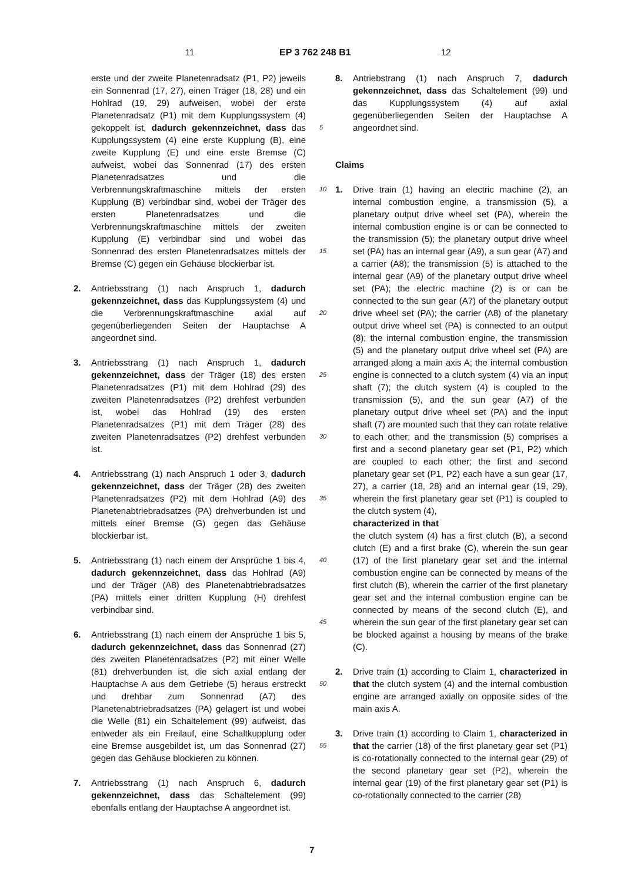11 EP 3 762 248 B1 12
erste und der zweite Planetenradsatz (P1, P2) jeweils ein Sonnenrad (17, 27), einen Träger (18, 28) und ein Hohlrad (19, 29) aufweisen, wobei der erste Planetenradsatz (P1) mit dem Kupplungssystem (4) gekoppelt ist, dadurch gekennzeichnet, dass das Kupplungssystem (4) eine erste Kupplung (B), eine zweite Kupplung (E) und eine erste Bremse (C) aufweist, wobei das Sonnenrad (17) des ersten Planetenradsatzes und die Verbrennungskraftmaschine mittels der ersten Kupplung (B) verbindbar sind, wobei der Träger des ersten Planetenradsatzes und die Verbrennungskraftmaschine mittels der zweiten Kupplung (E) verbindbar sind und wobei das Sonnenrad des ersten Planetenradsatzes mittels der Bremse (C) gegen ein Gehäuse blockierbar ist.
2. Antriebsstrang (1) nach Anspruch 1, dadurch gekennzeichnet, dass das Kupplungssystem (4) und die Verbrennungskraftmaschine axial auf gegenüberliegenden Seiten der Hauptachse A angeordnet sind.
3. Antriebsstrang (1) nach Anspruch 1, dadurch gekennzeichnet, dass der Träger (18) des ersten Planetenradsatzes (P1) mit dem Hohlrad (29) des zweiten Planetenradsatzes (P2) drehfest verbunden ist, wobei das Hohlrad (19) des ersten Planetenradsatzes (P1) mit dem Träger (28) des zweiten Planetenradsatzes (P2) drehfest verbunden ist.
4. Antriebsstrang (1) nach Anspruch 1 oder 3, dadurch gekennzeichnet, dass der Träger (28) des zweiten Planetenradsatzes (P2) mit dem Hohlrad (A9) des Planetenabtriebradsatzes (PA) drehverbunden ist und mittels einer Bremse (G) gegen das Gehäuse blockierbar ist.
5. Antriebsstrang (1) nach einem der Ansprüche 1 bis 4, dadurch gekennzeichnet, dass das Hohlrad (A9) und der Träger (A8) des Planetenabtriebradsatzes (PA) mittels einer dritten Kupplung (H) drehfest verbindbar sind.
6. Antriebsstrang (1) nach einem der Ansprüche 1 bis 5, dadurch gekennzeichnet, dass das Sonnenrad (27) des zweiten Planetenradsatzes (P2) mit einer Welle (81) drehverbunden ist, die sich axial entlang der Hauptachse A aus dem Getriebe (5) heraus erstreckt und drehbar zum Sonnenrad (A7) des Planetenabtriebradsatzes (PA) gelagert ist und wobei die Welle (81) ein Schaltelement (99) aufweist, das entweder als ein Freilauf, eine Schaltkupplung oder eine Bremse ausgebildet ist, um das Sonnenrad (27) gegen das Gehäuse blockieren zu können.
7. Antriebsstrang (1) nach Anspruch 6, dadurch gekennzeichnet, dass das Schaltelement (99) ebenfalls entlang der Hauptachse A angeordnet ist.
5
10
15
20
25
30
35
40
45
50
55
8. Antriebstrang (1) nach Anspruch 7, dadurch gekennzeichnet, dass das Schaltelement (99) und das Kupplungssystem (4) auf axial gegenüberliegenden Seiten der Hauptachse A angeordnet sind.
Claims
1. Drive train (1) having an electric machine (2), an internal combustion engine, a transmission (5), a planetary output drive wheel set (PA), wherein the internal combustion engine is or can be connected to the transmission (5); the planetary output drive wheel set (PA) has an internal gear (A9), a sun gear (A7) and a carrier (A8); the transmission (5) is attached to the internal gear (A9) of the planetary output drive wheel set (PA); the electric machine (2) is or can be connected to the sun gear (A7) of the planetary output drive wheel set (PA); the carrier (A8) of the planetary output drive wheel set (PA) is connected to an output (8); the internal combustion engine, the transmission (5) and the planetary output drive wheel set (PA) are arranged along a main axis A; the internal combustion engine is connected to a clutch system (4) via an input shaft (7); the clutch system (4) is coupled to the transmission (5), and the sun gear (A7) of the planetary output drive wheel set (PA) and the input shaft (7) are mounted such that they can rotate relative to each other; and the transmission (5) comprises a first and a second planetary gear set (P1, P2) which are coupled to each other; the first and second planetary gear set (P1, P2) each have a sun gear (17, 27), a carrier (18, 28) and an internal gear (19, 29), wherein the first planetary gear set (P1) is coupled to the clutch system (4),
characterized in that
the clutch system (4) has a first clutch (B), a second clutch (E) and a first brake (C), wherein the sun gear (17) of the first planetary gear set and the internal combustion engine can be connected by means of the first clutch (B), wherein the carrier of the first planetary gear set and the internal combustion engine can be connected by means of the second clutch (E), and wherein the sun gear of the first planetary gear set can be blocked against a housing by means of the brake (C).
2. Drive train (1) according to Claim 1, characterized in that the clutch system (4) and the internal combustion engine are arranged axially on opposite sides of the main axis A.
3. Drive train (1) according to Claim 1, characterized in that the carrier (18) of the first planetary gear set (P1) is co-rotationally connected to the internal gear (29) of the second planetary gear set (P2), wherein the internal gear (19) of the first planetary gear set (P1) is co-rotationally connected to the carrier (28)
7